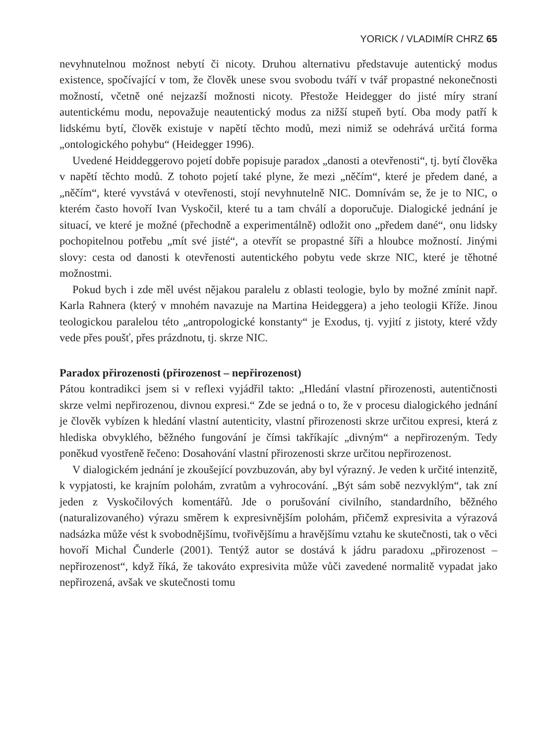YORICK / VLADIMÍR CHRZ 65
nevyhnutelnou možnost nebytí či nicoty. Druhou alternativu představuje autentický modus existence, spočívající v tom, že člověk unese svou svobodu tváří v tvář propastné nekonečnosti možností, včetně oné nejzazší možnosti nicoty. Přestože Heidegger do jisté míry straní autentickému modu, nepovažuje neautentický modus za nižší stupeň bytí. Oba mody patří k lidskému bytí, člověk existuje v napětí těchto modů, mezi nimiž se odehrává určitá forma „ontologického pohybu“ (Heidegger 1996).
Uvedené Heiddeggerovo pojetí dobře popisuje paradox „danosti a otevřenosti“, tj. bytí člověka v napětí těchto modů. Z tohoto pojetí také plyne, že mezi „něčím“, které je předem dané, a „něčím“, které vyvstává v otevřenosti, stojí nevyhnutelně NIC. Domnívám se, že je to NIC, o kterém často hovoří Ivan Vyskočil, které tu a tam chválí a doporučuje. Dialogické jednání je situací, ve které je možné (přechodně a experimentálně) odložit ono „předem dané“, onu lidsky pochopitelnou potřebu „mít své jisté“, a otevřít se propastné šíři a hloubce možností. Jinými slovy: cesta od danosti k otevřenosti autentického pobytu vede skrze NIC, které je těhotné možnostmi.
Pokud bych i zde měl uvést nějakou paralelu z oblasti teologie, bylo by možné zmínit např. Karla Rahnera (který v mnohém navazuje na Martina Heideggera) a jeho teologii Kříže. Jinou teologickou paralelou této „antropologické konstanty“ je Exodus, tj. vyjití z jistoty, které vždy vede přes poušť, přes prázdnotu, tj. skrze NIC.
Paradox přirozenosti (přirozenost – nepřirozenost)
Pátou kontradikci jsem si v reflexi vyjádřil takto: „Hledání vlastní přirozenosti, autentičnosti skrze velmi nepřirozenou, divnou expresi.“ Zde se jedná o to, že v procesu dialogického jednání je člověk vybízen k hledání vlastní autenticity, vlastní přirozenosti skrze určitou expresi, která z hlediska obvyklého, běžného fungování je čímsi takříkajíc „divným“ a nepřirozeným. Tedy poněkud vyostřeně řečeno: Dosahování vlastní přirozenosti skrze určitou nepřirozenost.
V dialogickém jednání je zkoušející povzbuzován, aby byl výrazný. Je veden k určité intenzitě, k vypjatosti, ke krajním polohám, zvratům a vyhrocování. „Být sám sobě nezvyklým“, tak zní jeden z Vyskočilových komentářů. Jde o porušování civilního, standardního, běžného (naturalizovaného) výrazu směrem k expresivnějším polohám, přičemž expresivita a výrazová nadsázka může vést k svobodnějšímu, tvořivějšímu a hravějšímu vztahu ke skutečnosti, tak o věci hovoří Michal Čunderle (2001). Tentýž autor se dostává k jádru paradoxu „přirozenost – nepřirozenost“, když říká, že takováto expresivita může vůči zavedené normalitě vypadat jako nepřirozená, avšak ve skutečnosti tomu